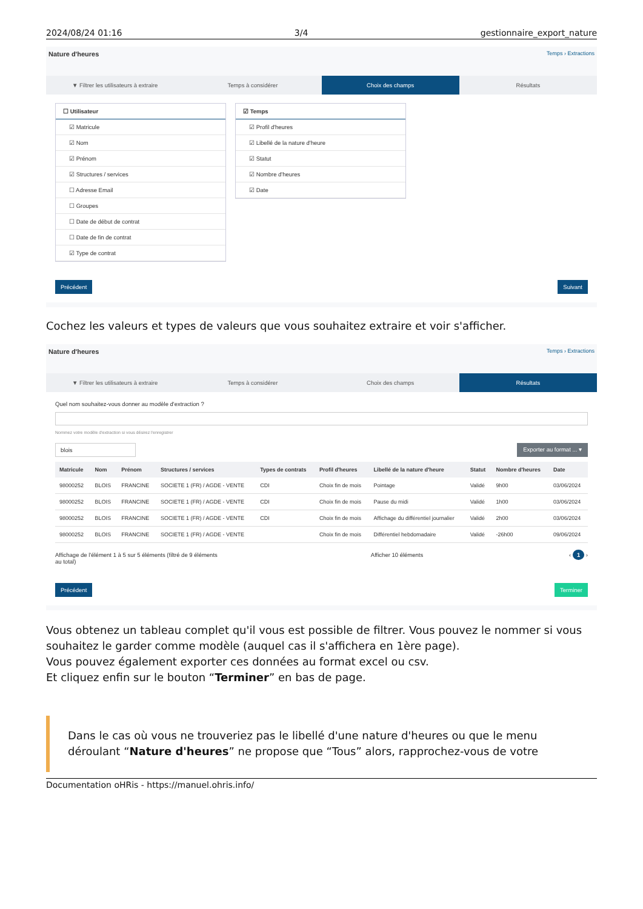2024/08/24 01:16 3/4 gestionnaire_export_nature
Nature d'heures Temps › Extractions
▼ Filtrer les utilisateurs à extraire
Temps à considérer Choix des champs Résultats
☐ Utilisateur
☑ Matricule
☑ Nom
☑ Prénom
☑ Structures / services
☐ Adresse Email
☐ Groupes
☐ Date de début de contrat
☐ Date de fin de contrat
☑ Type de contrat
☑ Temps
☑ Profil d'heures
☑ Libellé de la nature d'heure
☑ Statut
☑ Nombre d'heures
☑ Date
Précédent Suivant
Cochez les valeurs et types de valeurs que vous souhaitez extraire et voir s'afficher.
Nature d'heures Temps › Extractions
▼ Filtrer les utilisateurs à extraire
Temps à considérer Choix des champs Résultats
Quel nom souhaitez-vous donner au modèle d'extraction ?
Nommez votre modèle d'extraction si vous désirez l'enregistrer
blois Exporter au format ... ▾
| Matricule | Nom | Prénom | Structures / services | Types de contrats | Profil d'heures | Libellé de la nature d'heure | Statut | Nombre d'heures | Date |
| --- | --- | --- | --- | --- | --- | --- | --- | --- | --- |
| 98000252 | BLOIS | FRANCINE | SOCIETE 1 (FR) / AGDE - VENTE | CDI | Choix fin de mois | Pointage | Validé | 9h00 | 03/06/2024 |
| 98000252 | BLOIS | FRANCINE | SOCIETE 1 (FR) / AGDE - VENTE | CDI | Choix fin de mois | Pause du midi | Validé | 1h00 | 03/06/2024 |
| 98000252 | BLOIS | FRANCINE | SOCIETE 1 (FR) / AGDE - VENTE | CDI | Choix fin de mois | Affichage du différentiel journalier | Validé | 2h00 | 03/06/2024 |
| 98000252 | BLOIS | FRANCINE | SOCIETE 1 (FR) / AGDE - VENTE | | Choix fin de mois | Différentiel hebdomadaire | Validé | -26h00 | 09/06/2024 |
Affichage de l'élément 1 à 5 sur 5 éléments (filtré de 9 éléments au total) Afficher 10 éléments ‹ 1 ›
Précédent Terminer
Vous obtenez un tableau complet qu'il vous est possible de filtrer. Vous pouvez le nommer si vous souhaitez le garder comme modèle (auquel cas il s'affichera en 1ère page).
Vous pouvez également exporter ces données au format excel ou csv.
Et cliquez enfin sur le bouton “Terminer” en bas de page.
Dans le cas où vous ne trouveriez pas le libellé d'une nature d'heures ou que le menu déroulant “Nature d'heures” ne propose que “Tous” alors, rapprochez-vous de votre
Documentation oHRis - https://manuel.ohris.info/